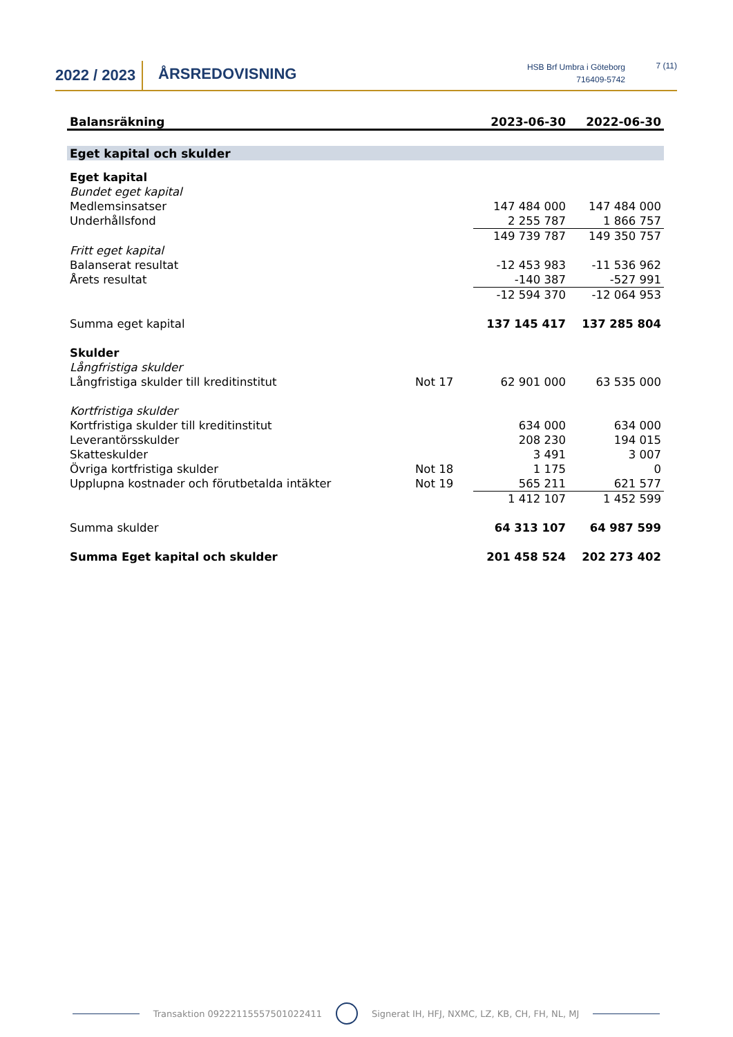2022 / 2023
ÅRSREDOVISNING
HSB Brf Umbra i Göteborg
716409-5742
7 (11)
| Balansräkning | | 2023-06-30 | 2022-06-30 |
| --- | --- | --- | --- |
| Eget kapital och skulder | | | |
| Eget kapital | | | |
| Bundet eget kapital | | | |
| Medlemsinsatser | | 147 484 000 | 147 484 000 |
| Underhållsfond | | 2 255 787 | 1 866 757 |
| | | 149 739 787 | 149 350 757 |
| Fritt eget kapital | | | |
| Balanserat resultat | | -12 453 983 | -11 536 962 |
| Årets resultat | | -140 387 | -527 991 |
| | | -12 594 370 | -12 064 953 |
| Summa eget kapital | | 137 145 417 | 137 285 804 |
| Skulder | | | |
| Långfristiga skulder | | | |
| Långfristiga skulder till kreditinstitut | Not 17 | 62 901 000 | 63 535 000 |
| Kortfristiga skulder | | | |
| Kortfristiga skulder till kreditinstitut | | 634 000 | 634 000 |
| Leverantörsskulder | | 208 230 | 194 015 |
| Skatteskulder | | 3 491 | 3 007 |
| Övriga kortfristiga skulder | Not 18 | 1 175 | 0 |
| Upplupna kostnader och förutbetalda intäkter | Not 19 | 565 211 | 621 577 |
| | | 1 412 107 | 1 452 599 |
| Summa skulder | | 64 313 107 | 64 987 599 |
| Summa Eget kapital och skulder | | 201 458 524 | 202 273 402 |
Transaktion 09222115557501022411 Signerat IH, HFJ, NXMC, LZ, KB, CH, FH, NL, MJ